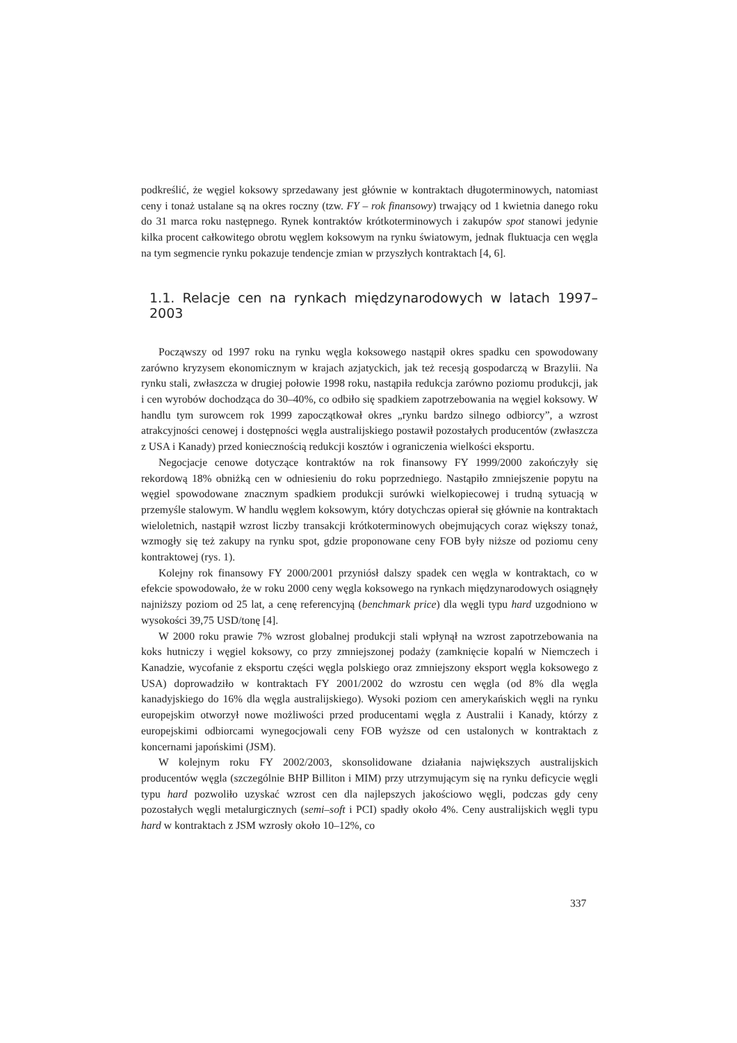podkreślić, że węgiel koksowy sprzedawany jest głównie w kontraktach długoterminowych, natomiast ceny i tonaż ustalane są na okres roczny (tzw. FY – rok finansowy) trwający od 1 kwietnia danego roku do 31 marca roku następnego. Rynek kontraktów krótkoterminowych i zakupów spot stanowi jedynie kilka procent całkowitego obrotu węglem koksowym na rynku światowym, jednak fluktuacja cen węgla na tym segmencie rynku pokazuje tendencje zmian w przyszłych kontraktach [4, 6].
1.1. Relacje cen na rynkach międzynarodowych w latach 1997–2003
Począwszy od 1997 roku na rynku węgla koksowego nastąpił okres spadku cen spowodowany zarówno kryzysem ekonomicznym w krajach azjatyckich, jak też recesją gospodarczą w Brazylii. Na rynku stali, zwłaszcza w drugiej połowie 1998 roku, nastąpiła redukcja zarówno poziomu produkcji, jak i cen wyrobów dochodząca do 30–40%, co odbiło się spadkiem zapotrzebowania na węgiel koksowy. W handlu tym surowcem rok 1999 zapoczątkował okres „rynku bardzo silnego odbiorcy”, a wzrost atrakcyjności cenowej i dostępności węgla australijskiego postawił pozostałych producentów (zwłaszcza z USA i Kanady) przed koniecznością redukcji kosztów i ograniczenia wielkości eksportu.
Negocjacje cenowe dotyczące kontraktów na rok finansowy FY 1999/2000 zakończyły się rekordową 18% obniżką cen w odniesieniu do roku poprzedniego. Nastąpiło zmniejszenie popytu na węgiel spowodowane znacznym spadkiem produkcji surówki wielkopiecowej i trudną sytuacją w przemyśle stalowym. W handlu węglem koksowym, który dotychczas opierał się głównie na kontraktach wieloletnich, nastąpił wzrost liczby transakcji krótkoterminowych obejmujących coraz większy tonaż, wzmogły się też zakupy na rynku spot, gdzie proponowane ceny FOB były niższe od poziomu ceny kontraktowej (rys. 1).
Kolejny rok finansowy FY 2000/2001 przyniósł dalszy spadek cen węgla w kontraktach, co w efekcie spowodowało, że w roku 2000 ceny węgla koksowego na rynkach międzynarodowych osiągnęły najniższy poziom od 25 lat, a cenę referencyjną (benchmark price) dla węgli typu hard uzgodniono w wysokości 39,75 USD/tonę [4].
W 2000 roku prawie 7% wzrost globalnej produkcji stali wpłynął na wzrost zapotrzebowania na koks hutniczy i węgiel koksowy, co przy zmniejszonej podaży (zamknięcie kopalń w Niemczech i Kanadzie, wycofanie z eksportu części węgla polskiego oraz zmniejszony eksport węgla koksowego z USA) doprowadziło w kontraktach FY 2001/2002 do wzrostu cen węgla (od 8% dla węgla kanadyjskiego do 16% dla węgla australijskiego). Wysoki poziom cen amerykańskich węgli na rynku europejskim otworzył nowe możliwości przed producentami węgla z Australii i Kanady, którzy z europejskimi odbiorcami wynegocjowali ceny FOB wyższe od cen ustalonych w kontraktach z koncernami japońskimi (JSM).
W kolejnym roku FY 2002/2003, skonsolidowane działania największych australijskich producentów węgla (szczególnie BHP Billiton i MIM) przy utrzymującym się na rynku deficycie węgli typu hard pozwoliło uzyskać wzrost cen dla najlepszych jakościowo węgli, podczas gdy ceny pozostałych węgli metalurgicznych (semi–soft i PCI) spadły około 4%. Ceny australijskich węgli typu hard w kontraktach z JSM wzrosły około 10–12%, co
337